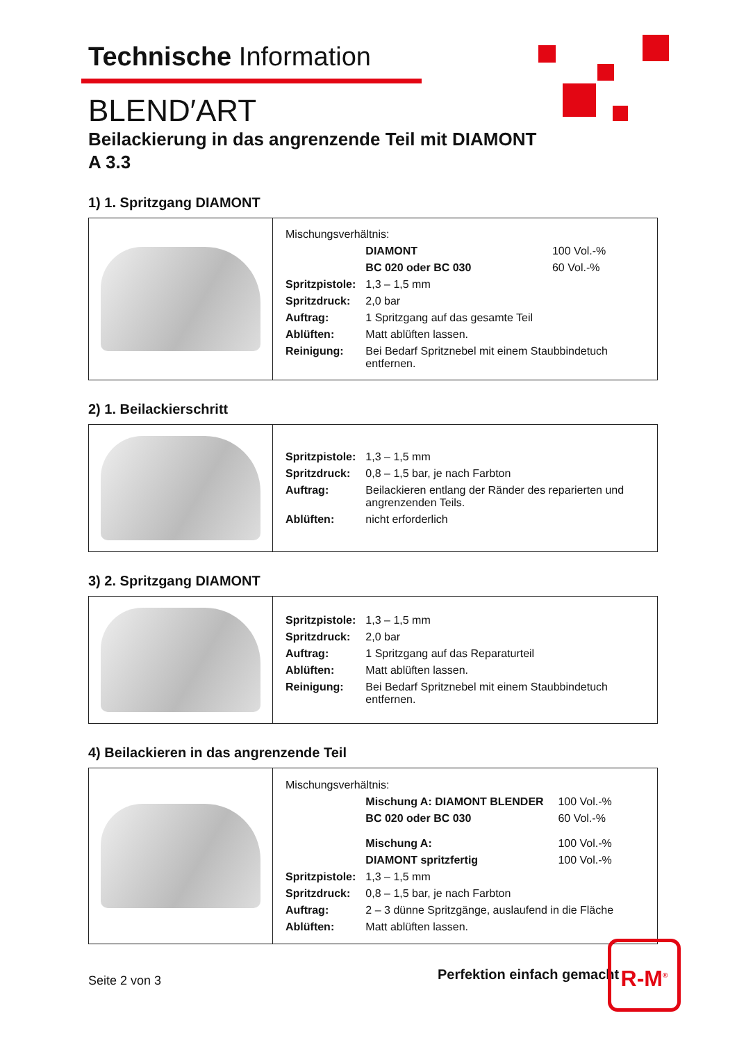Technische Information
BLEND′ART
Beilackierung in das angrenzende Teil mit DIAMONT
A 3.3
1) 1. Spritzgang DIAMONT
| | / Mischungsverhältnis: / / / / / DIAMONT / 100 Vol.-% / / / BC 020 oder BC 030 / 60 Vol.-% / / Spritzpistole: / 1,3 – 1,5 mm / / / Spritzdruck: / 2,0 bar / / / Auftrag: / 1 Spritzgang auf das gesamte Teil / / / Ablüften: / Matt ablüften lassen. / / / Reinigung: / Bei Bedarf Spritznebel mit einem Staubbindetuch entfernen. / / |
2) 1. Beilackierschritt
| | / Spritzpistole: / 1,3 – 1,5 mm / / Spritzdruck: / 0,8 – 1,5 bar, je nach Farbton / / Auftrag: / Beilackieren entlang der Ränder des reparierten und angrenzenden Teils. / / Ablüften: / nicht erforderlich / |
3) 2. Spritzgang DIAMONT
| | / Spritzpistole: / 1,3 – 1,5 mm / / Spritzdruck: / 2,0 bar / / Auftrag: / 1 Spritzgang auf das Reparaturteil / / Ablüften: / Matt ablüften lassen. / / Reinigung: / Bei Bedarf Spritznebel mit einem Staubbindetuch entfernen. / |
4) Beilackieren in das angrenzende Teil
| | / Mischungsverhältnis: / / / / / Mischung A: DIAMONT BLENDER / 100 Vol.-% / / / BC 020 oder BC 030 / 60 Vol.-% / / / Mischung A: / 100 Vol.-% / / / DIAMONT spritzfertig / 100 Vol.-% / / Spritzpistole: / 1,3 – 1,5 mm / / / Spritzdruck: / 0,8 – 1,5 bar, je nach Farbton / / / Auftrag: / 2 – 3 dünne Spritzgänge, auslaufend in die Fläche / / / Ablüften: / Matt ablüften lassen. / / |
Perfektion einfach gemacht
R-M<sup>®</sup>
Seite 2 von 3